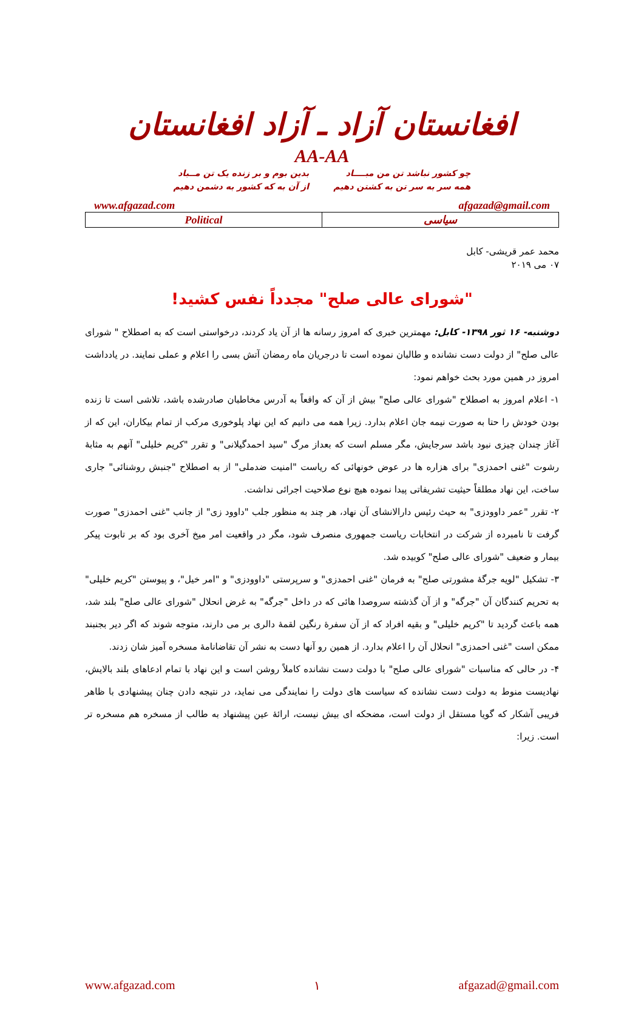افغانستان آزاد ـ آزاد افغانستان
AA-AA
چو کشور نباشد تن من مبــــاد
همه سر به سر تن به کشتن دهیم
بدین بوم و بر زنده یک تن مــباد
از آن به که کشور به دشمن دهیم
www.afgazad.com afgazad@gmail.com
| Political | سیاسی |
محمد عمر قریشی- کابل
۰۷ می ۲۰۱۹
"شورای عالی صلح" مجدداً نفس کشید!
دوشنبه- ۱۶ ثور ۱۳۹۸- کابل: مهمترین خبری که امروز رسانه ها از آن یاد کردند، درخواستی است که به اصطلاح " شورای عالی صلح" از دولت دست نشانده و طالبان نموده است تا درجریان ماه رمضان آتش بسی را اعلام و عملی نمایند. در یادداشت امروز در همین مورد بحث خواهم نمود:
۱- اعلام امروز به اصطلاح "شورای عالی صلح" بیش از آن که واقعاً به آدرس مخاطبان صادرشده باشد، تلاشی است تا زنده بودن خودش را حتا به صورت نیمه جان اعلام بدارد. زیرا همه می دانیم که این نهاد پلوخوری مرکب از تمام بیکاران، این که از آغاز چندان چیزی نبود باشد سرجایش، مگر مسلم است که بعداز مرگ "سید احمدگیلانی" و تقرر "کریم خلیلی" آنهم به مثابهٔ رشوت "غنی احمدزی" برای هزاره ها در عوض خونهائی که ریاست "امنیت ضدملی" از به اصطلاح "جنبش روشنائی" جاری ساخت، این نهاد مطلقاً حیثیت تشریفاتی پیدا نموده هیچ نوع صلاحیت اجرائی نداشت.
۲- تقرر "عمر داوودزی" به حیث رئیس دارالانشای آن نهاد، هر چند به منظور جلب "داوود زی" از جانب "غنی احمدزی" صورت گرفت تا نامبرده از شرکت در انتخابات ریاست جمهوری منصرف شود، مگر در واقعیت امر میخ آخری بود که بر تابوت پیکر بیمار و ضعیف "شورای عالی صلح" کوبیده شد.
۳- تشکیل "لویه جرگهٔ مشورتی صلح" به فرمان "غنی احمدزی" و سرپرستی "داوودزی" و "امر خیل"، و پیوستن "کریم خلیلی" به تحریم کنندگان آن "جرگه" و از آن گذشته سروصدا هائی که در داخل "جرگه" به غرض انحلال "شورای عالی صلح" بلند شد، همه باعث گردید تا "کریم خلیلی" و بقیه افراد که از آن سفرهٔ رنگین لقمهٔ دالری بر می دارند، متوجه شوند که اگر دیر بجنبند ممکن است "غنی احمدزی" انحلال آن را اعلام بدارد. از همین رو آنها دست به نشر آن تقاضانامهٔ مسخره آمیز شان زدند.
۴- در حالی که مناسبات "شورای عالی صلح" با دولت دست نشانده کاملاً روشن است و این نهاد با تمام ادعاهای بلند بالایش، نهادیست منوط به دولت دست نشانده که سیاست های دولت را نمایندگی می نماید، در نتیجه دادن چنان پیشنهادی با ظاهر فریبی آشکار که گویا مستقل از دولت است، مضحکه ای بیش نیست، ارائهٔ عین پیشنهاد به طالب از مسخره هم مسخره تر است. زیرا:
www.afgazad.com ۱ afgazad@gmail.com